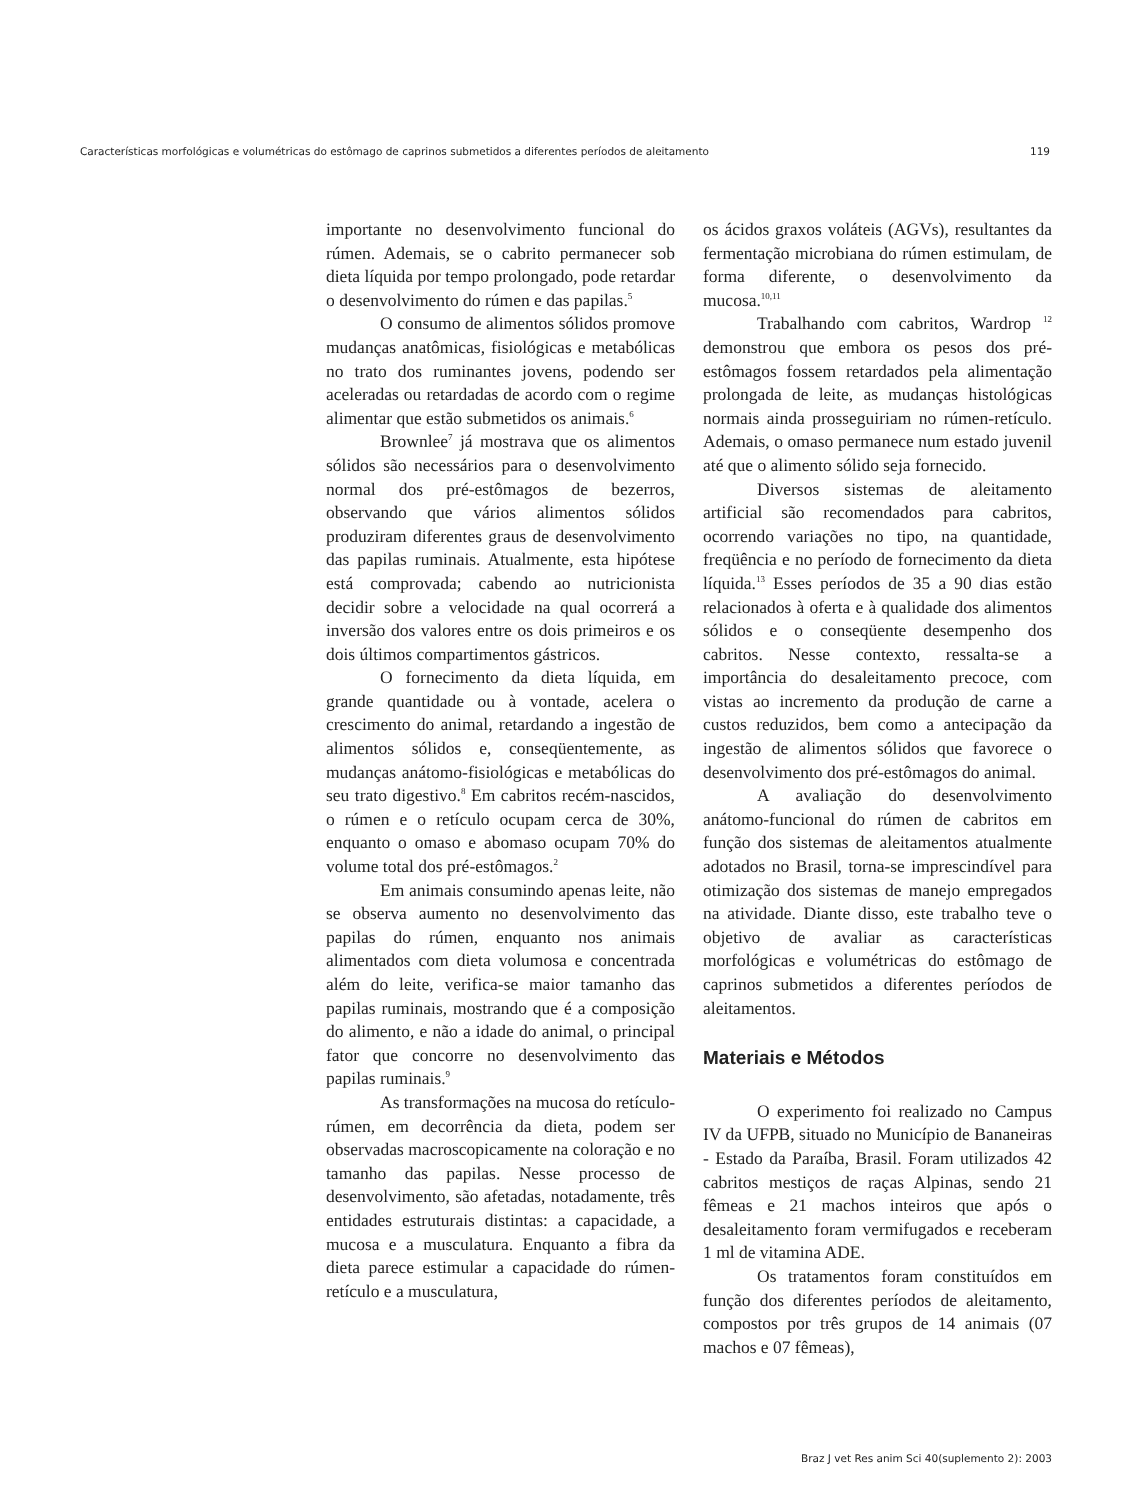Características morfológicas e volumétricas do estômago de caprinos submetidos a diferentes períodos de aleitamento 119
importante no desenvolvimento funcional do rúmen. Ademais, se o cabrito permanecer sob dieta líquida por tempo prolongado, pode retardar o desenvolvimento do rúmen e das papilas.<sup>5</sup>
O consumo de alimentos sólidos promove mudanças anatômicas, fisiológicas e metabólicas no trato dos ruminantes jovens, podendo ser aceleradas ou retardadas de acordo com o regime alimentar que estão submetidos os animais.<sup>6</sup>
Brownlee<sup>7</sup> já mostrava que os alimentos sólidos são necessários para o desenvolvimento normal dos pré-estômagos de bezerros, observando que vários alimentos sólidos produziram diferentes graus de desenvolvimento das papilas ruminais. Atualmente, esta hipótese está comprovada; cabendo ao nutricionista decidir sobre a velocidade na qual ocorrerá a inversão dos valores entre os dois primeiros e os dois últimos compartimentos gástricos.
O fornecimento da dieta líquida, em grande quantidade ou à vontade, acelera o crescimento do animal, retardando a ingestão de alimentos sólidos e, conseqüentemente, as mudanças anátomo-fisiológicas e metabólicas do seu trato digestivo.<sup>8</sup> Em cabritos recém-nascidos, o rúmen e o retículo ocupam cerca de 30%, enquanto o omaso e abomaso ocupam 70% do volume total dos pré-estômagos.<sup>2</sup>
Em animais consumindo apenas leite, não se observa aumento no desenvolvimento das papilas do rúmen, enquanto nos animais alimentados com dieta volumosa e concentrada além do leite, verifica-se maior tamanho das papilas ruminais, mostrando que é a composição do alimento, e não a idade do animal, o principal fator que concorre no desenvolvimento das papilas ruminais.<sup>9</sup>
As transformações na mucosa do retículo-rúmen, em decorrência da dieta, podem ser observadas macroscopicamente na coloração e no tamanho das papilas. Nesse processo de desenvolvimento, são afetadas, notadamente, três entidades estruturais distintas: a capacidade, a mucosa e a musculatura. Enquanto a fibra da dieta parece estimular a capacidade do rúmen-retículo e a musculatura,
os ácidos graxos voláteis (AGVs), resultantes da fermentação microbiana do rúmen estimulam, de forma diferente, o desenvolvimento da mucosa.<sup>10,11</sup>
Trabalhando com cabritos, Wardrop <sup>12</sup> demonstrou que embora os pesos dos pré-estômagos fossem retardados pela alimentação prolongada de leite, as mudanças histológicas normais ainda prosseguiriam no rúmen-retículo. Ademais, o omaso permanece num estado juvenil até que o alimento sólido seja fornecido.
Diversos sistemas de aleitamento artificial são recomendados para cabritos, ocorrendo variações no tipo, na quantidade, freqüência e no período de fornecimento da dieta líquida.<sup>13</sup> Esses períodos de 35 a 90 dias estão relacionados à oferta e à qualidade dos alimentos sólidos e o conseqüente desempenho dos cabritos. Nesse contexto, ressalta-se a importância do desaleitamento precoce, com vistas ao incremento da produção de carne a custos reduzidos, bem como a antecipação da ingestão de alimentos sólidos que favorece o desenvolvimento dos pré-estômagos do animal.
A avaliação do desenvolvimento anátomo-funcional do rúmen de cabritos em função dos sistemas de aleitamentos atualmente adotados no Brasil, torna-se imprescindível para otimização dos sistemas de manejo empregados na atividade. Diante disso, este trabalho teve o objetivo de avaliar as características morfológicas e volumétricas do estômago de caprinos submetidos a diferentes períodos de aleitamentos.
Materiais e Métodos
O experimento foi realizado no Campus IV da UFPB, situado no Município de Bananeiras - Estado da Paraíba, Brasil. Foram utilizados 42 cabritos mestiços de raças Alpinas, sendo 21 fêmeas e 21 machos inteiros que após o desaleitamento foram vermifugados e receberam 1 ml de vitamina ADE.
Os tratamentos foram constituídos em função dos diferentes períodos de aleitamento, compostos por três grupos de 14 animais (07 machos e 07 fêmeas),
Braz J vet Res anim Sci 40(suplemento 2): 2003